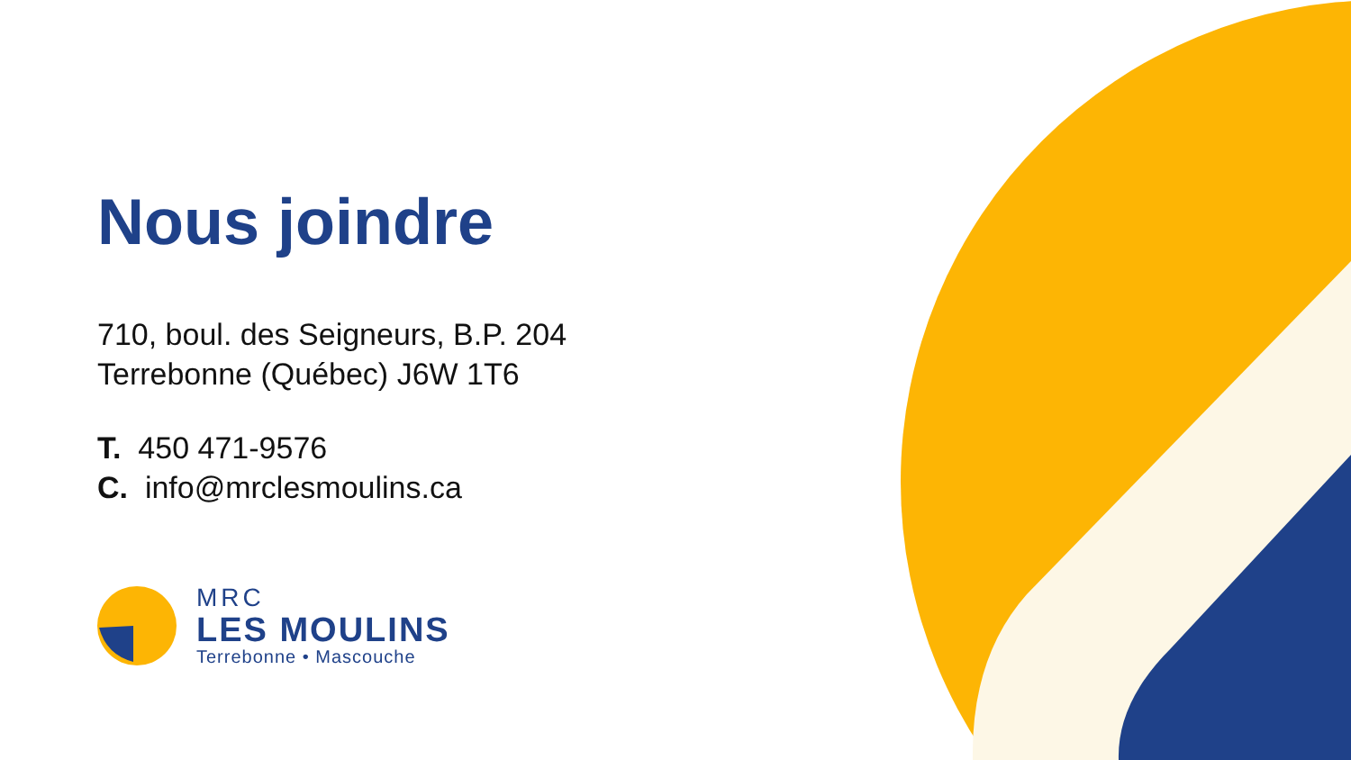Nous joindre
710, boul. des Seigneurs, B.P. 204
Terrebonne (Québec) J6W 1T6
T. 450 471-9576
C. info@mrclesmoulins.ca
MRC
LES MOULINS
Terrebonne • Mascouche